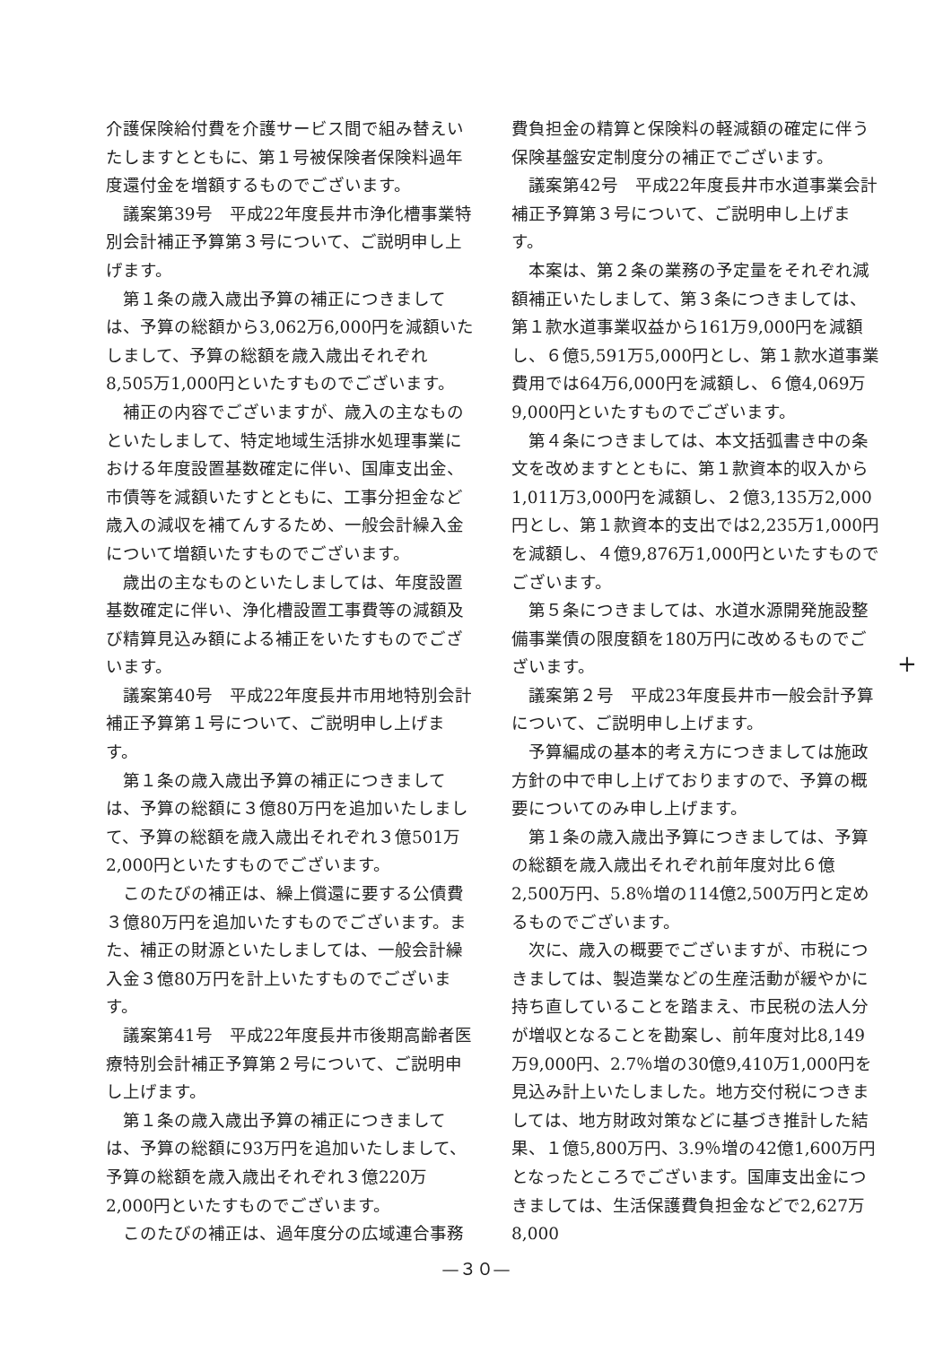介護保険給付費を介護サービス間で組み替えいたしますとともに、第１号被保険者保険料過年度還付金を増額するものでございます。
　議案第39号　平成22年度長井市浄化槽事業特別会計補正予算第３号について、ご説明申し上げます。
　第１条の歳入歳出予算の補正につきましては、予算の総額から3,062万6,000円を減額いたしまして、予算の総額を歳入歳出それぞれ8,505万1,000円といたすものでございます。
　補正の内容でございますが、歳入の主なものといたしまして、特定地域生活排水処理事業における年度設置基数確定に伴い、国庫支出金、市債等を減額いたすとともに、工事分担金など歳入の減収を補てんするため、一般会計繰入金について増額いたすものでございます。
　歳出の主なものといたしましては、年度設置基数確定に伴い、浄化槽設置工事費等の減額及び精算見込み額による補正をいたすものでございます。
　議案第40号　平成22年度長井市用地特別会計補正予算第１号について、ご説明申し上げます。
　第１条の歳入歳出予算の補正につきましては、予算の総額に３億80万円を追加いたしまして、予算の総額を歳入歳出それぞれ３億501万2,000円といたすものでございます。
　このたびの補正は、繰上償還に要する公債費３億80万円を追加いたすものでございます。また、補正の財源といたしましては、一般会計繰入金３億80万円を計上いたすものでございます。
　議案第41号　平成22年度長井市後期高齢者医療特別会計補正予算第２号について、ご説明申し上げます。
　第１条の歳入歳出予算の補正につきましては、予算の総額に93万円を追加いたしまして、予算の総額を歳入歳出それぞれ３億220万2,000円といたすものでございます。
　このたびの補正は、過年度分の広域連合事務
費負担金の精算と保険料の軽減額の確定に伴う保険基盤安定制度分の補正でございます。
　議案第42号　平成22年度長井市水道事業会計補正予算第３号について、ご説明申し上げます。
　本案は、第２条の業務の予定量をそれぞれ減額補正いたしまして、第３条につきましては、第１款水道事業収益から161万9,000円を減額し、６億5,591万5,000円とし、第１款水道事業費用では64万6,000円を減額し、６億4,069万9,000円といたすものでございます。
　第４条につきましては、本文括弧書き中の条文を改めますとともに、第１款資本的収入から1,011万3,000円を減額し、２億3,135万2,000円とし、第１款資本的支出では2,235万1,000円を減額し、４億9,876万1,000円といたすものでございます。
　第５条につきましては、水道水源開発施設整備事業債の限度額を180万円に改めるものでございます。
　議案第２号　平成23年度長井市一般会計予算について、ご説明申し上げます。
　予算編成の基本的考え方につきましては施政方針の中で申し上げておりますので、予算の概要についてのみ申し上げます。
　第１条の歳入歳出予算につきましては、予算の総額を歳入歳出それぞれ前年度対比６億2,500万円、5.8％増の114億2,500万円と定めるものでございます。
　次に、歳入の概要でございますが、市税につきましては、製造業などの生産活動が緩やかに持ち直していることを踏まえ、市民税の法人分が増収となることを勘案し、前年度対比8,149万9,000円、2.7％増の30億9,410万1,000円を見込み計上いたしました。地方交付税につきましては、地方財政対策などに基づき推計した結果、１億5,800万円、3.9％増の42億1,600万円となったところでございます。国庫支出金につきましては、生活保護費負担金などで2,627万8,000
+
—３０—